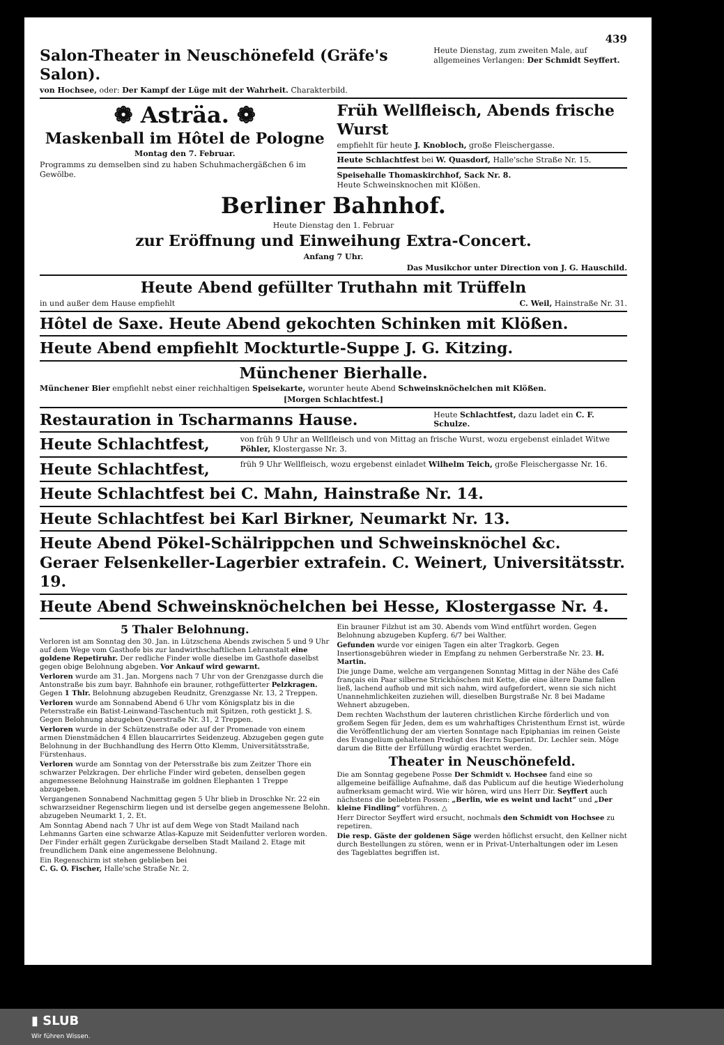439
Salon-Theater in Neuschönefeld (Gräfe's Salon).
Heute Dienstag, zum zweiten Male, auf allgemeines Verlangen: Der Schmidt Seyffert.
von Hochsee, oder: Der Kampf der Lüge mit der Wahrheit. Charakterbild.
❁ Asträa. ❁
Maskenball im Hôtel de Pologne
Montag den 7. Februar.
Programms zu demselben sind zu haben Schuhmachergäßchen 6 im Gewölbe.
Früh Wellfleisch, Abends frische Wurst
empfiehlt für heute J. Knobloch, große Fleischergasse.
Heute Schlachtfest bei W. Quasdorf, Halle'sche Straße Nr. 15.
Speisehalle Thomaskirchhof, Sack Nr. 8.
Heute Schweinsknochen mit Klößen.
Berliner Bahnhof.
Heute Dienstag den 1. Februar
zur Eröffnung und Einweihung Extra-Concert.
Anfang 7 Uhr.
Das Musikchor unter Direction von J. G. Hauschild.
Heute Abend gefüllter Truthahn mit Trüffeln
in und außer dem Hause empfiehlt C. Weil, Hainstraße Nr. 31.
Hôtel de Saxe. Heute Abend gekochten Schinken mit Klößen.
Heute Abend empfiehlt Mockturtle-Suppe J. G. Kitzing.
Münchener Bierhalle.
Münchener Bier empfiehlt nebst einer reichhaltigen Speisekarte, worunter heute Abend Schweinsknöchelchen mit Klößen.
[Morgen Schlachtfest.]
Restauration in Tscharmanns Hause.
Heute Schlachtfest, dazu ladet ein C. F. Schulze.
Heute Schlachtfest,
von früh 9 Uhr an Wellfleisch und von Mittag an frische Wurst, wozu ergebenst einladet Witwe Pöhler, Klostergasse Nr. 3.
Heute Schlachtfest,
früh 9 Uhr Wellfleisch, wozu ergebenst einladet Wilhelm Teich, große Fleischergasse Nr. 16.
Heute Schlachtfest bei C. Mahn, Hainstraße Nr. 14.
Heute Schlachtfest bei Karl Birkner, Neumarkt Nr. 13.
Heute Abend Pökel-Schälrippchen und Schweinsknöchel &c.
Geraer Felsenkeller-Lagerbier extrafein. C. Weinert, Universitätsstr. 19.
Heute Abend Schweinsknöchelchen bei Hesse, Klostergasse Nr. 4.
5 Thaler Belohnung.
Verloren ist am Sonntag den 30. Jan. in Lützschena Abends zwischen 5 und 9 Uhr auf dem Wege vom Gasthofe bis zur landwirthschaftlichen Lehranstalt eine goldene Repetiruhr. Der redliche Finder wolle dieselbe im Gasthofe daselbst gegen obige Belohnung abgeben. Vor Ankauf wird gewarnt.
Verloren wurde am 31. Jan. Morgens nach 7 Uhr von der Grenzgasse durch die Antonstraße bis zum bayr. Bahnhofe ein brauner, rothgefütterter Pelzkragen. Gegen 1 Thlr. Belohnung abzugeben Reudnitz, Grenzgasse Nr. 13, 2 Treppen.
Verloren wurde am Sonnabend Abend 6 Uhr vom Königsplatz bis in die Petersstraße ein Batist-Leinwand-Taschentuch mit Spitzen, roth gestickt J. S. Gegen Belohnung abzugeben Querstraße Nr. 31, 2 Treppen.
Verloren wurde in der Schützenstraße oder auf der Promenade von einem armen Dienstmädchen 4 Ellen blaucarrirtes Seidenzeug. Abzugeben gegen gute Belohnung in der Buchhandlung des Herrn Otto Klemm, Universitätsstraße, Fürstenhaus.
Verloren wurde am Sonntag von der Petersstraße bis zum Zeitzer Thore ein schwarzer Pelzkragen. Der ehrliche Finder wird gebeten, denselben gegen angemessene Belohnung Hainstraße im goldnen Elephanten 1 Treppe abzugeben.
Vergangenen Sonnabend Nachmittag gegen 5 Uhr blieb in Droschke Nr. 22 ein schwarzseidner Regenschirm liegen und ist derselbe gegen angemessene Belohn. abzugeben Neumarkt 1, 2. Et.
Am Sonntag Abend nach 7 Uhr ist auf dem Wege von Stadt Mailand nach Lehmanns Garten eine schwarze Atlas-Kapuze mit Seidenfutter verloren worden. Der Finder erhält gegen Zurückgabe derselben Stadt Mailand 2. Etage mit freundlichem Dank eine angemessene Belohnung.
Ein Regenschirm ist stehen geblieben bei
C. G. O. Fischer, Halle'sche Straße Nr. 2.
Ein brauner Filzhut ist am 30. Abends vom Wind entführt worden. Gegen Belohnung abzugeben Kupferg. 6/7 bei Walther.
Gefunden wurde vor einigen Tagen ein alter Tragkorb. Gegen Insertionsgebühren wieder in Empfang zu nehmen Gerberstraße Nr. 23. H. Martin.
Die junge Dame, welche am vergangenen Sonntag Mittag in der Nähe des Café français ein Paar silberne Strickhöschen mit Kette, die eine ältere Dame fallen ließ, lachend aufhob und mit sich nahm, wird aufgefordert, wenn sie sich nicht Unannehmlichkeiten zuziehen will, dieselben Burgstraße Nr. 8 bei Madame Wehnert abzugeben.
Dem rechten Wachsthum der lauteren christlichen Kirche förderlich und von großem Segen für Jeden, dem es um wahrhaftiges Christenthum Ernst ist, würde die Veröffentlichung der am vierten Sonntage nach Epiphanias im reinen Geiste des Evangelium gehaltenen Predigt des Herrn Superint. Dr. Lechler sein. Möge darum die Bitte der Erfüllung würdig erachtet werden.
Theater in Neuschönefeld.
Die am Sonntag gegebene Posse Der Schmidt v. Hochsee fand eine so allgemeine beifällige Aufnahme, daß das Publicum auf die heutige Wiederholung aufmerksam gemacht wird. Wie wir hören, wird uns Herr Dir. Seyffert auch nächstens die beliebten Possen: „Berlin, wie es weint und lacht“ und „Der kleine Findling“ vorführen. △
Herr Director Seyffert wird ersucht, nochmals den Schmidt von Hochsee zu repetiren.
Die resp. Gäste der goldenen Säge werden höflichst ersucht, den Kellner nicht durch Bestellungen zu stören, wenn er in Privat-Unterhaltungen oder im Lesen des Tageblattes begriffen ist.
▮ SLUB
Wir führen Wissen.